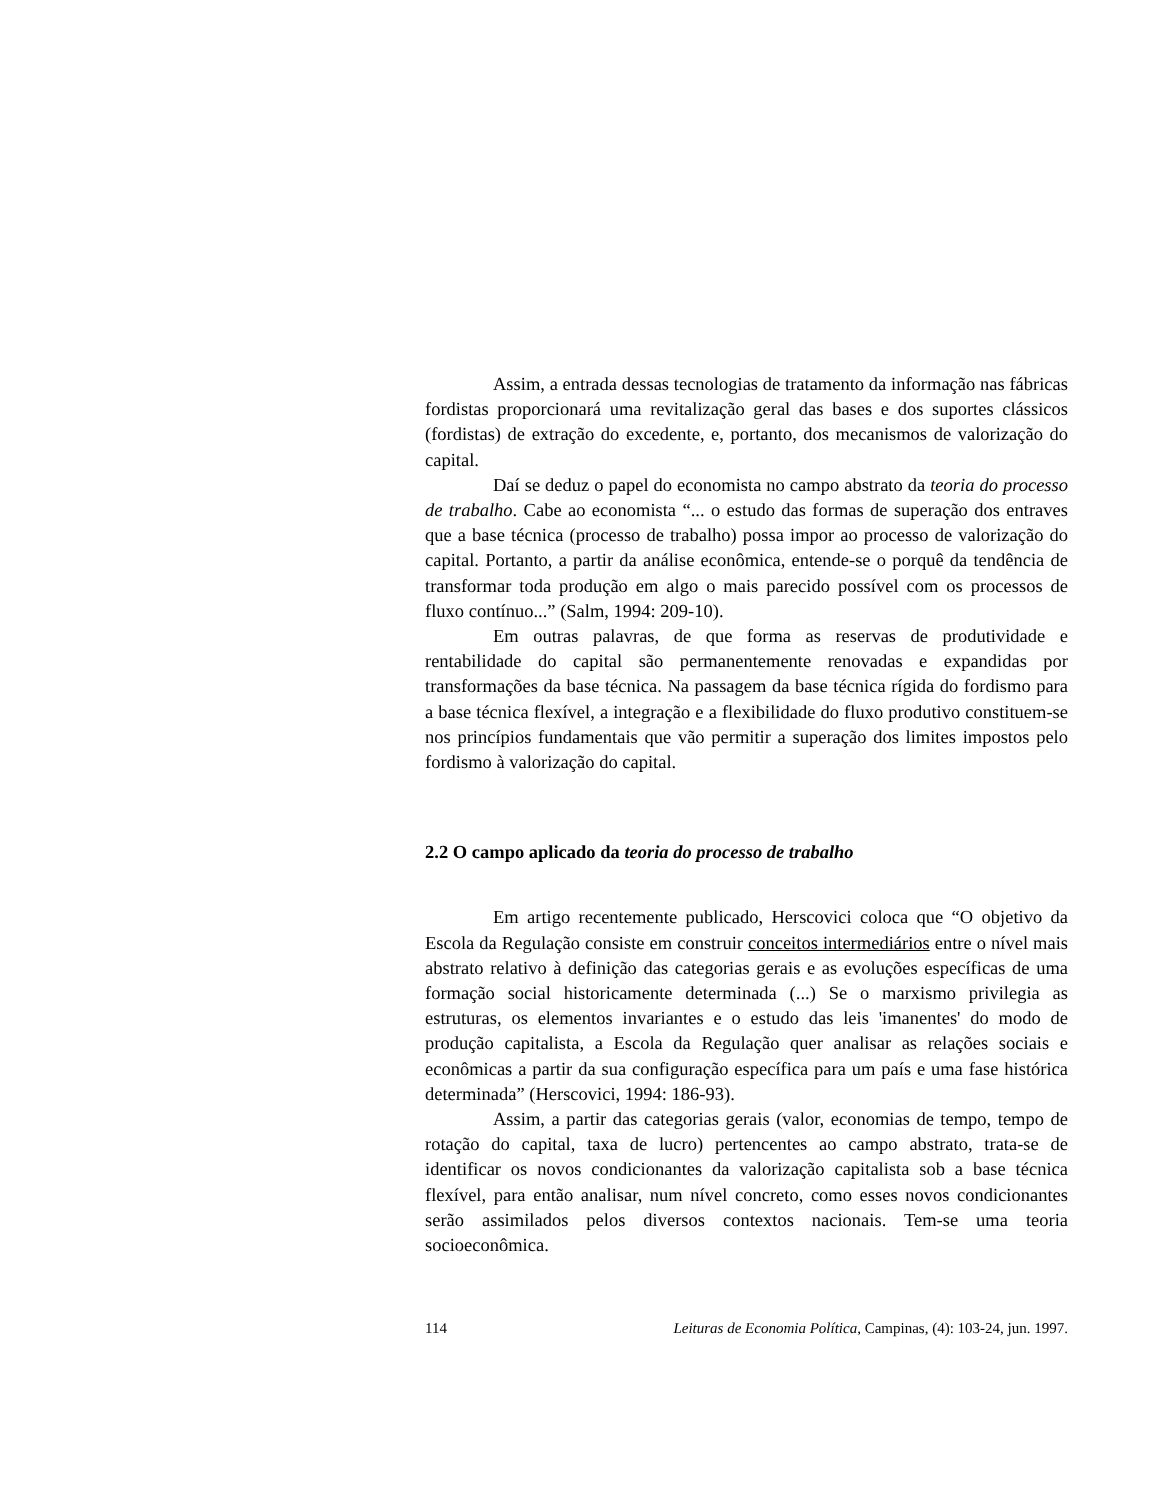Assim, a entrada dessas tecnologias de tratamento da informação nas fábricas fordistas proporcionará uma revitalização geral das bases e dos suportes clássicos (fordistas) de extração do excedente, e, portanto, dos mecanismos de valorização do capital.
Daí se deduz o papel do economista no campo abstrato da teoria do processo de trabalho. Cabe ao economista “... o estudo das formas de superação dos entraves que a base técnica (processo de trabalho) possa impor ao processo de valorização do capital. Portanto, a partir da análise econômica, entende-se o porquê da tendência de transformar toda produção em algo o mais parecido possível com os processos de fluxo contínuo...” (Salm, 1994: 209-10).
Em outras palavras, de que forma as reservas de produtividade e rentabilidade do capital são permanentemente renovadas e expandidas por transformações da base técnica. Na passagem da base técnica rígida do fordismo para a base técnica flexível, a integração e a flexibilidade do fluxo produtivo constituem-se nos princípios fundamentais que vão permitir a superação dos limites impostos pelo fordismo à valorização do capital.
2.2 O campo aplicado da teoria do processo de trabalho
Em artigo recentemente publicado, Herscovici coloca que “O objetivo da Escola da Regulação consiste em construir conceitos intermediários entre o nível mais abstrato relativo à definição das categorias gerais e as evoluções específicas de uma formação social historicamente determinada (...) Se o marxismo privilegia as estruturas, os elementos invariantes e o estudo das leis 'imanentes' do modo de produção capitalista, a Escola da Regulação quer analisar as relações sociais e econômicas a partir da sua configuração específica para um país e uma fase histórica determinada” (Herscovici, 1994: 186-93).
Assim, a partir das categorias gerais (valor, economias de tempo, tempo de rotação do capital, taxa de lucro) pertencentes ao campo abstrato, trata-se de identificar os novos condicionantes da valorização capitalista sob a base técnica flexível, para então analisar, num nível concreto, como esses novos condicionantes serão assimilados pelos diversos contextos nacionais. Tem-se uma teoria socioeconômica.
114 Leituras de Economia Política, Campinas, (4): 103-24, jun. 1997.